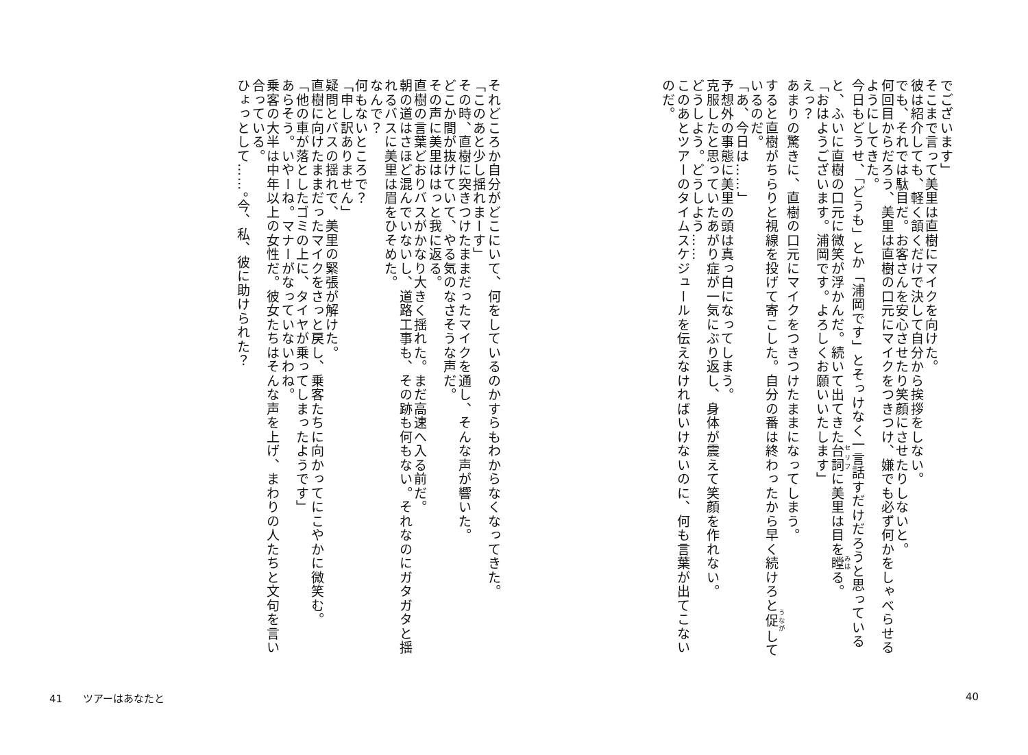でございます」
そこまで言って美里は直樹にマイクを向けた。
彼は紹介しても、軽く頷くだけで決して自分から挨拶をしない。
でも、それでは駄目だ。お客さんを安心させたり笑顔にさせたりしないと。
何回目からだろう、美里は直樹の口元にマイクをつきつけ、嫌でも必ず何かをしゃべらせるようにしてきた。
今日もどうせ、「どうも」とか「浦岡です」とそっけなく一言話すだけだろうと思っていると、ふいに直樹の口元に微笑が浮かんだ。続いて出てきた台詞に美里は目を瞠る。
「おはようございます。浦岡です。よろしくお願いいたします」
えっ？
あまりの驚きに、直樹の口元にマイクをつきつけたままになってしまう。
すると直樹がちらりと視線を投げて寄こした。自分の番は終わったから早く続けろと促しているのだ。
「あ、今日は……」
予想外の事態に美里の頭は真っ白になってしまう。
克服したと思っていたあがり症が一気にぶり返し、身体が震えて笑顔を作れない。
どうしよう。どうしよう……
このあとツアーのタイムスケジュールを伝えなければいけないのに、何も言葉が出てこないのだ。
それどころか自分がどこにいて、何をしているのかすらもわからなくなってきた。
「このあと少し揺れまーす」
その時、直樹に突きつけたままだったマイクを通し、そんな声が響いた。
どこか間が抜けていて、やる気のなさそうな声だ。
その声に美里ははっと我に返る。
直樹の言葉どおりバスがかなり大きく揺れた。まだ高速へ入る前だ。
朝の道はさほど混んでいないし、道路工事も、その跡も何もない。それなのにガタガタと揺れるバスに美里は眉をひそめた。
なんで？
何もないところで？
「申し訳ありません」
疑問とバスの揺れで、美里の緊張が解けた。
直樹に向けたままだったマイクをさっと戻し、乗客たちに向かってにこやかに微笑む。
「他の車が落としたゴミの上に、タイヤが乗ってしまったようです」
あらそう。いやーね。マナーがなっていないわね。
乗客の大半は中年以上の女性だ。彼女たちはそんな声を上げ、まわりの人たちと文句を言い合っている。
ひょっとして……。今、私、彼に助けられた？
41　　ツアーはあなたと 40